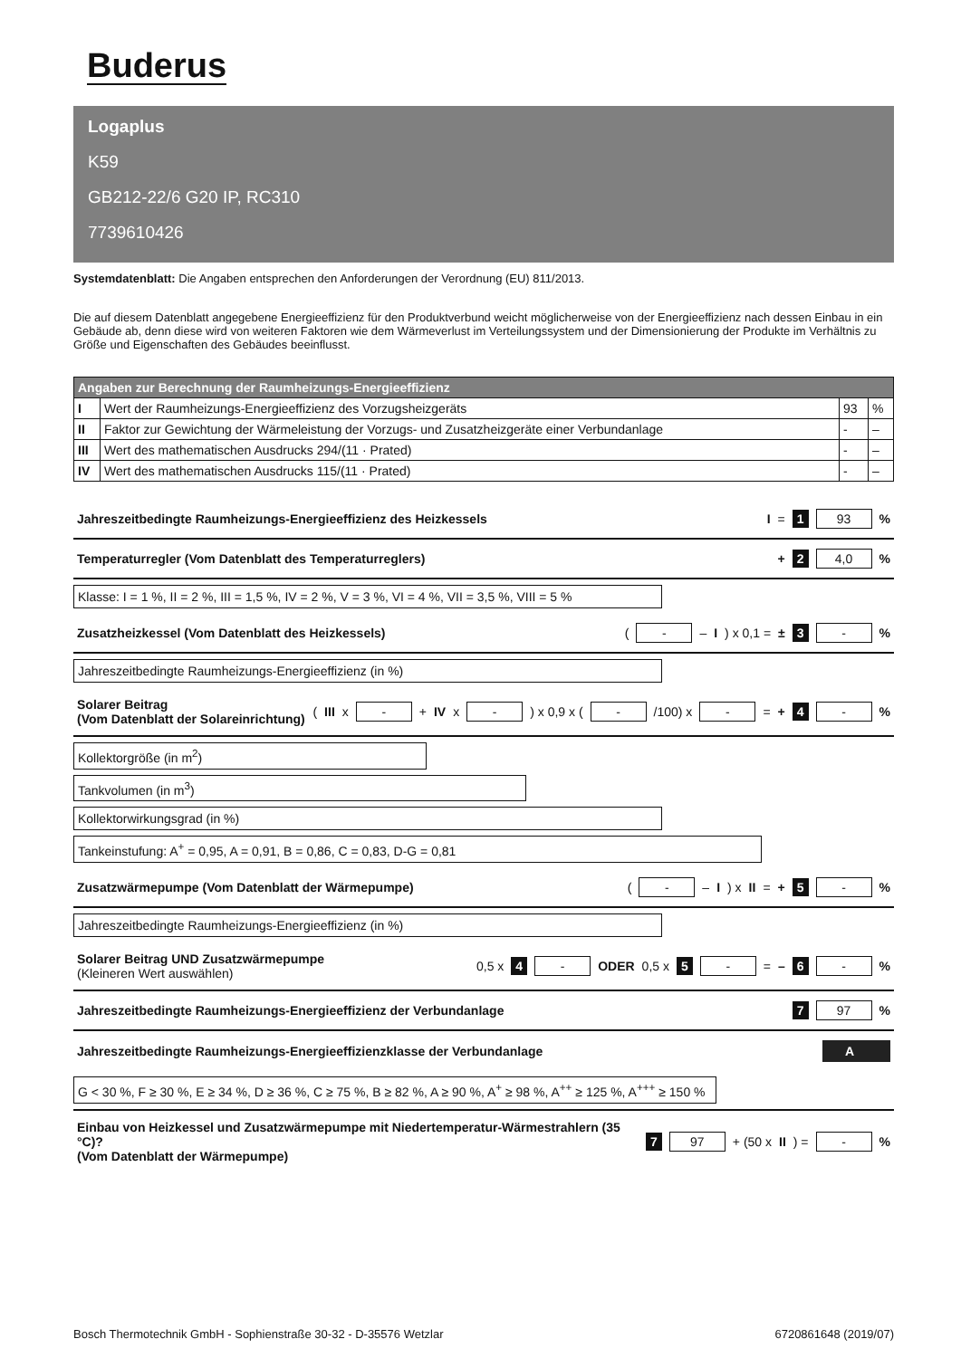Buderus
Logaplus
K59
GB212-22/6 G20 IP, RC310
7739610426
Systemdatenblatt: Die Angaben entsprechen den Anforderungen der Verordnung (EU) 811/2013.
Die auf diesem Datenblatt angegebene Energieeffizienz für den Produktverbund weicht möglicherweise von der Energieeffizienz nach dessen Einbau in ein Gebäude ab, denn diese wird von weiteren Faktoren wie dem Wärmeverlust im Verteilungssystem und der Dimensionierung der Produkte im Verhältnis zu Größe und Eigenschaften des Gebäudes beeinflusst.
| Angaben zur Berechnung der Raumheizungs-Energieeffizienz | | | |
| --- | --- | --- | --- |
| I | Wert der Raumheizungs-Energieeffizienz des Vorzugsheizgeräts | 93 | % |
| II | Faktor zur Gewichtung der Wärmeleistung der Vorzugs- und Zusatzheizgeräte einer Verbundanlage | - | – |
| III | Wert des mathematischen Ausdrucks 294/(11 · Prated) | - | – |
| IV | Wert des mathematischen Ausdrucks 115/(11 · Prated) | - | – |
Jahreszeitbedingte Raumheizungs-Energieeffizienz des Heizkessels I = 1 93 %
Temperaturregler (Vom Datenblatt des Temperaturreglers) + 2 4,0 %
Klasse: I = 1 %, II = 2 %, III = 1,5 %, IV = 2 %, V = 3 %, VI = 4 %, VII = 3,5 %, VIII = 5 %
Zusatzheizkessel (Vom Datenblatt des Heizkessels) ( - – I) x 0,1 = ± 3 - %
Jahreszeitbedingte Raumheizungs-Energieeffizienz (in %)
Solarer Beitrag
(Vom Datenblatt der Solareinrichtung) (III x - + IV x - ) x 0,9 x ( - /100) x - = + 4 - %
Kollektorgröße (in m<sup>2</sup>)
Tankvolumen (in m<sup>3</sup>)
Kollektorwirkungsgrad (in %)
Tankeinstufung: A<sup>+</sup> = 0,95, A = 0,91, B = 0,86, C = 0,83, D-G = 0,81
Zusatzwärmepumpe (Vom Datenblatt der Wärmepumpe) ( - – I) x II = + 5 - %
Jahreszeitbedingte Raumheizungs-Energieeffizienz (in %)
Solarer Beitrag UND Zusatzwärmepumpe
(Kleineren Wert auswählen) 0,5 x 4 - ODER 0,5 x 5 - = – 6 - %
Jahreszeitbedingte Raumheizungs-Energieeffizienz der Verbundanlage 7 97 %
Jahreszeitbedingte Raumheizungs-Energieeffizienzklasse der Verbundanlage A
G < 30 %, F ≥ 30 %, E ≥ 34 %, D ≥ 36 %, C ≥ 75 %, B ≥ 82 %, A ≥ 90 %, A<sup>+</sup> ≥ 98 %, A<sup>++</sup> ≥ 125 %, A<sup>+++</sup> ≥ 150 %
Einbau von Heizkessel und Zusatzwärmepumpe mit Niedertemperatur-Wärmestrahlern (35 °C)?
(Vom Datenblatt der Wärmepumpe) 7 97 + (50 x II) = - %
Bosch Thermotechnik GmbH - Sophienstraße 30-32 - D-35576 Wetzlar 6720861648 (2019/07)